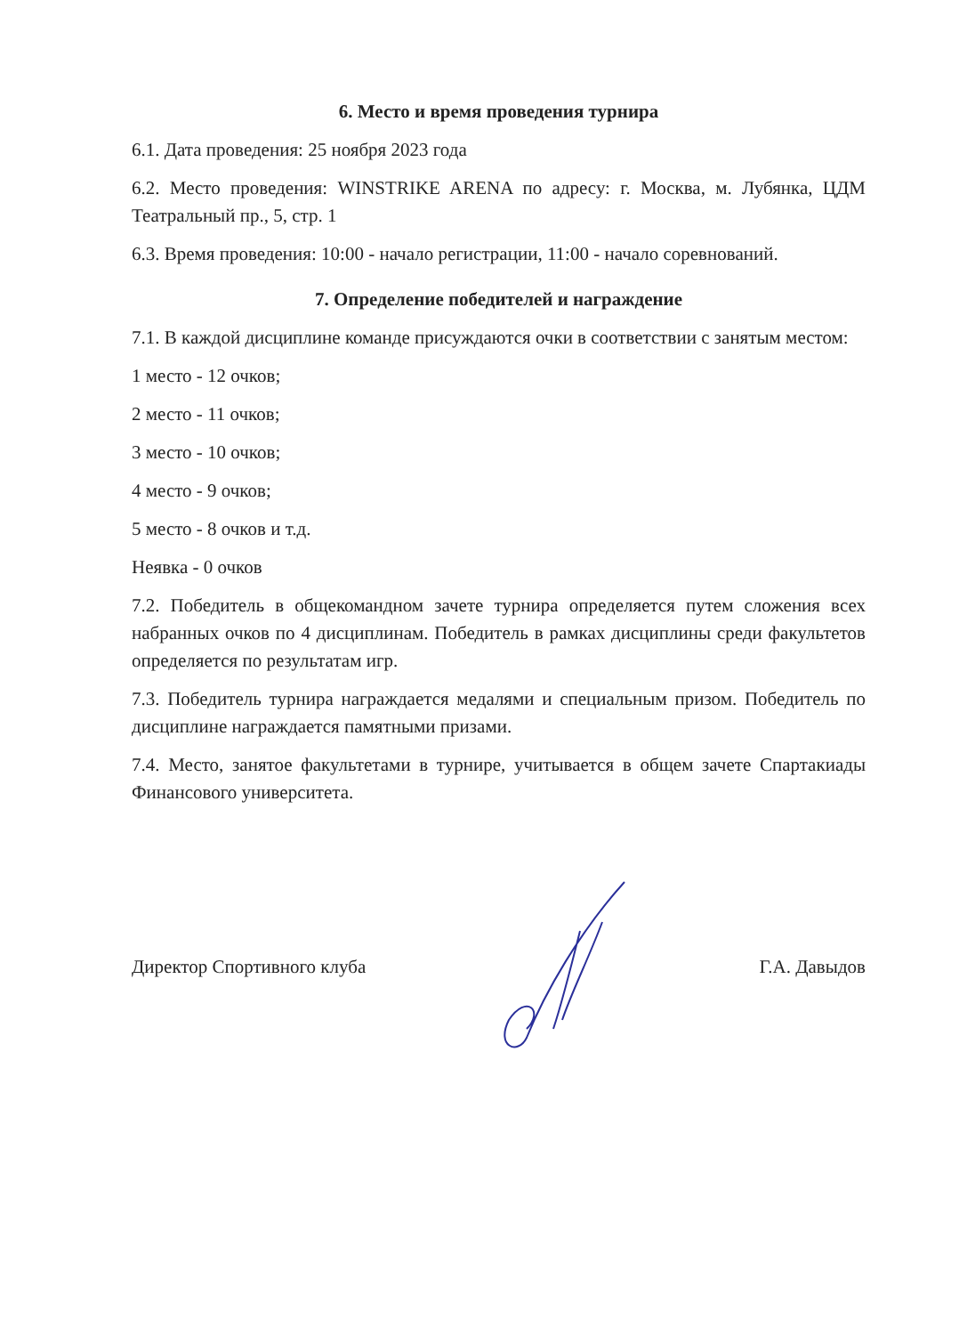6. Место и время проведения турнира
6.1. Дата проведения: 25 ноября 2023 года
6.2. Место проведения: WINSTRIKE ARENA по адресу: г. Москва, м. Лубянка, ЦДМ Театральный пр., 5, стр. 1
6.3. Время проведения: 10:00 - начало регистрации, 11:00 - начало соревнований.
7. Определение победителей и награждение
7.1. В каждой дисциплине команде присуждаются очки в соответствии с занятым местом:
1 место - 12 очков;
2 место - 11 очков;
3 место - 10 очков;
4 место - 9 очков;
5 место - 8 очков и т.д.
Неявка - 0 очков
7.2. Победитель в общекомандном зачете турнира определяется путем сложения всех набранных очков по 4 дисциплинам. Победитель в рамках дисциплины среди факультетов определяется по результатам игр.
7.3. Победитель турнира награждается медалями и специальным призом. Победитель по дисциплине награждается памятными призами.
7.4. Место, занятое факультетами в турнире, учитывается в общем зачете Спартакиады Финансового университета.
Директор Спортивного клуба Г.А. Давыдов